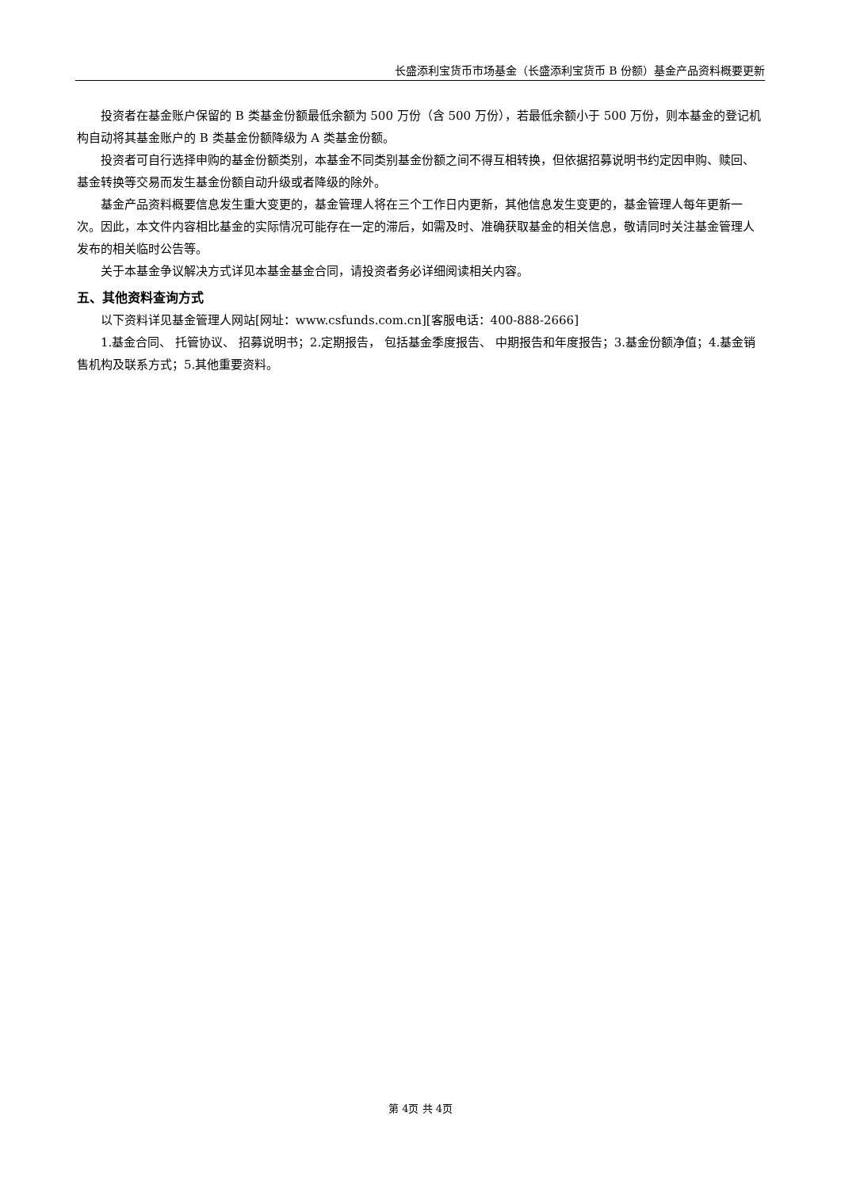长盛添利宝货币市场基金（长盛添利宝货币 B 份额）基金产品资料概要更新
投资者在基金账户保留的 B 类基金份额最低余额为 500 万份（含 500 万份），若最低余额小于 500 万份，则本基金的登记机构自动将其基金账户的 B 类基金份额降级为 A 类基金份额。
投资者可自行选择申购的基金份额类别，本基金不同类别基金份额之间不得互相转换，但依据招募说明书约定因申购、赎回、基金转换等交易而发生基金份额自动升级或者降级的除外。
基金产品资料概要信息发生重大变更的，基金管理人将在三个工作日内更新，其他信息发生变更的，基金管理人每年更新一次。因此，本文件内容相比基金的实际情况可能存在一定的滞后，如需及时、准确获取基金的相关信息，敬请同时关注基金管理人发布的相关临时公告等。
关于本基金争议解决方式详见本基金基金合同，请投资者务必详细阅读相关内容。
五、其他资料查询方式
以下资料详见基金管理人网站[网址：www.csfunds.com.cn][客服电话：400-888-2666]
1.基金合同、 托管协议、 招募说明书；2.定期报告， 包括基金季度报告、 中期报告和年度报告；3.基金份额净值；4.基金销售机构及联系方式；5.其他重要资料。
第 4页 共 4页